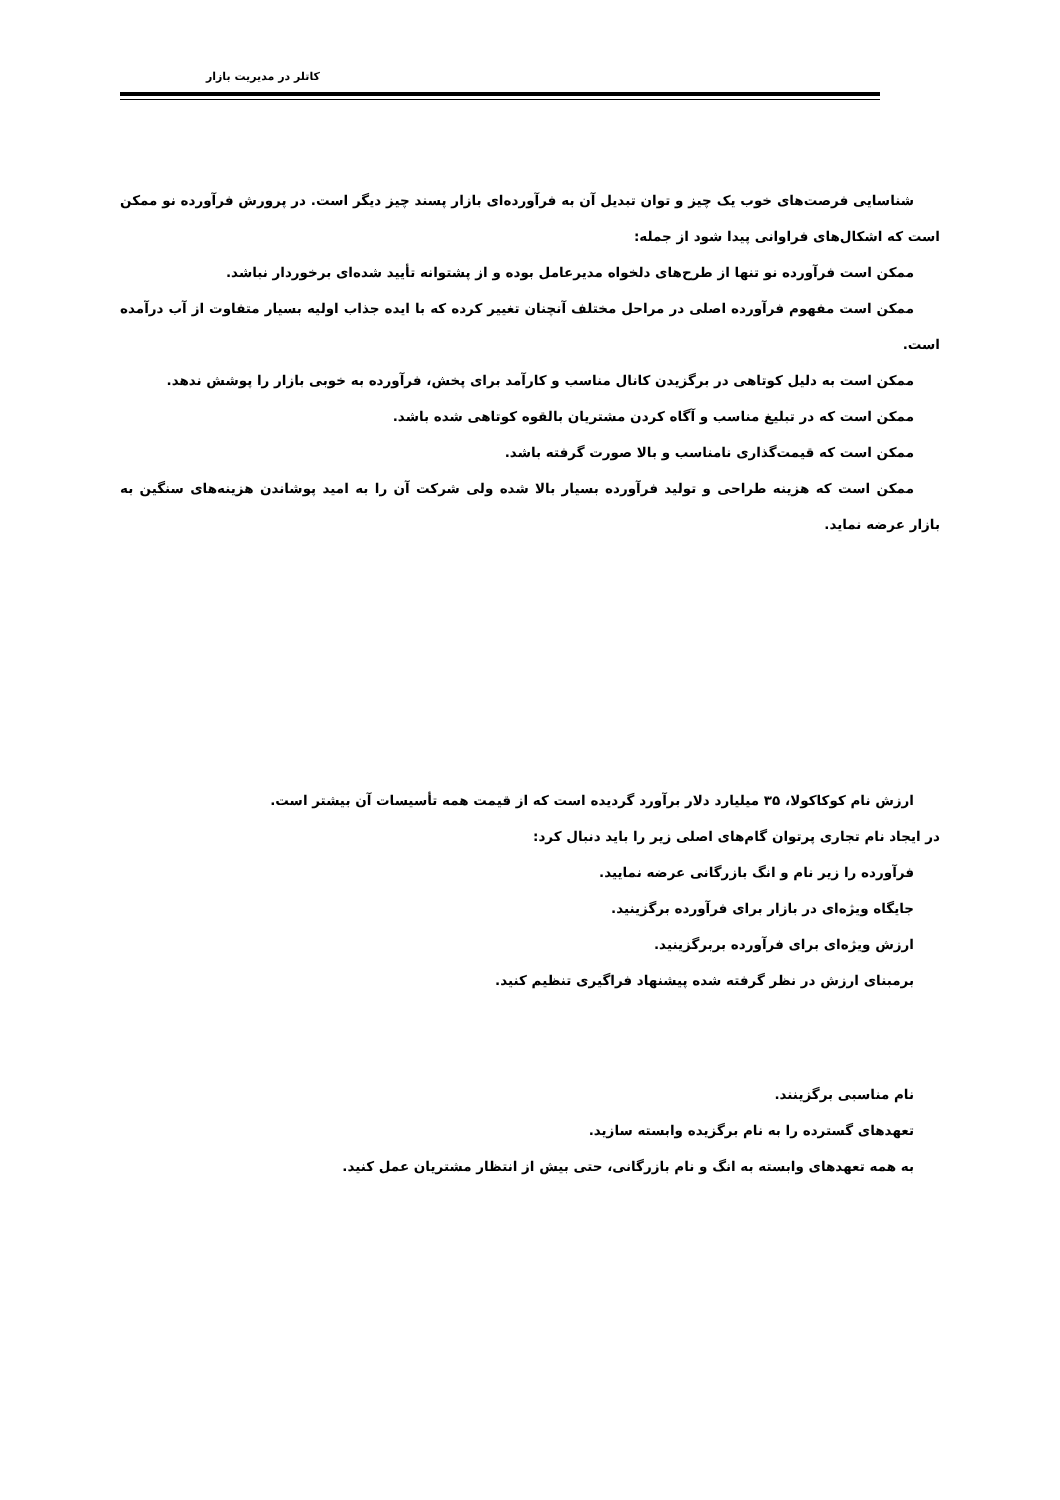کاتلر در مدیریت بازار
شناسایی فرصت‌های خوب یک چیز و توان تبدیل آن به فرآورده‌ای بازار پسند چیز دیگر است. در پرورش فرآورده نو ممکن است که اشکال‌های فراوانی پیدا شود از جمله:
ممکن است فرآورده نو تنها از طرح‌های دلخواه مدیرعامل بوده و از پشتوانه تأیید شده‌ای برخوردار نباشد.
ممکن است مفهوم فرآورده اصلی در مراحل مختلف آنچنان تغییر کرده که با ایده جذاب اولیه بسیار متفاوت از آب درآمده است.
ممکن است به دلیل کوتاهی در برگزیدن کانال مناسب و کارآمد برای پخش، فرآورده به خوبی بازار را پوشش ندهد.
ممکن است که در تبلیغ مناسب و آگاه کردن مشتریان بالقوه کوتاهی شده باشد.
ممکن است که قیمت‌گذاری نامناسب و بالا صورت گرفته باشد.
ممکن است که هزینه طراحی و تولید فرآورده بسیار بالا شده ولی شرکت آن را به امید پوشاندن هزینه‌های سنگین به بازار عرضه نماید.
ارزش نام کوکاکولا، ۳۵ میلیارد دلار برآورد گردیده است که از قیمت همه تأسیسات آن بیشتر است.
در ایجاد نام تجاری پرتوان گام‌های اصلی زیر را باید دنبال کرد:
فرآورده را زیر نام و انگ بازرگانی عرضه نمایید.
جایگاه ویژه‌ای در بازار برای فرآورده برگزینید.
ارزش ویژه‌ای برای فرآورده بربرگزینید.
برمبنای ارزش در نظر گرفته شده پیشنهاد فراگیری تنظیم کنید.
نام مناسبی برگزینند.
تعهدهای گسترده را به نام برگزیده وابسته سازید.
به همه تعهدهای وابسته به انگ و نام بازرگانی، حتی بیش از انتظار مشتریان عمل کنید.